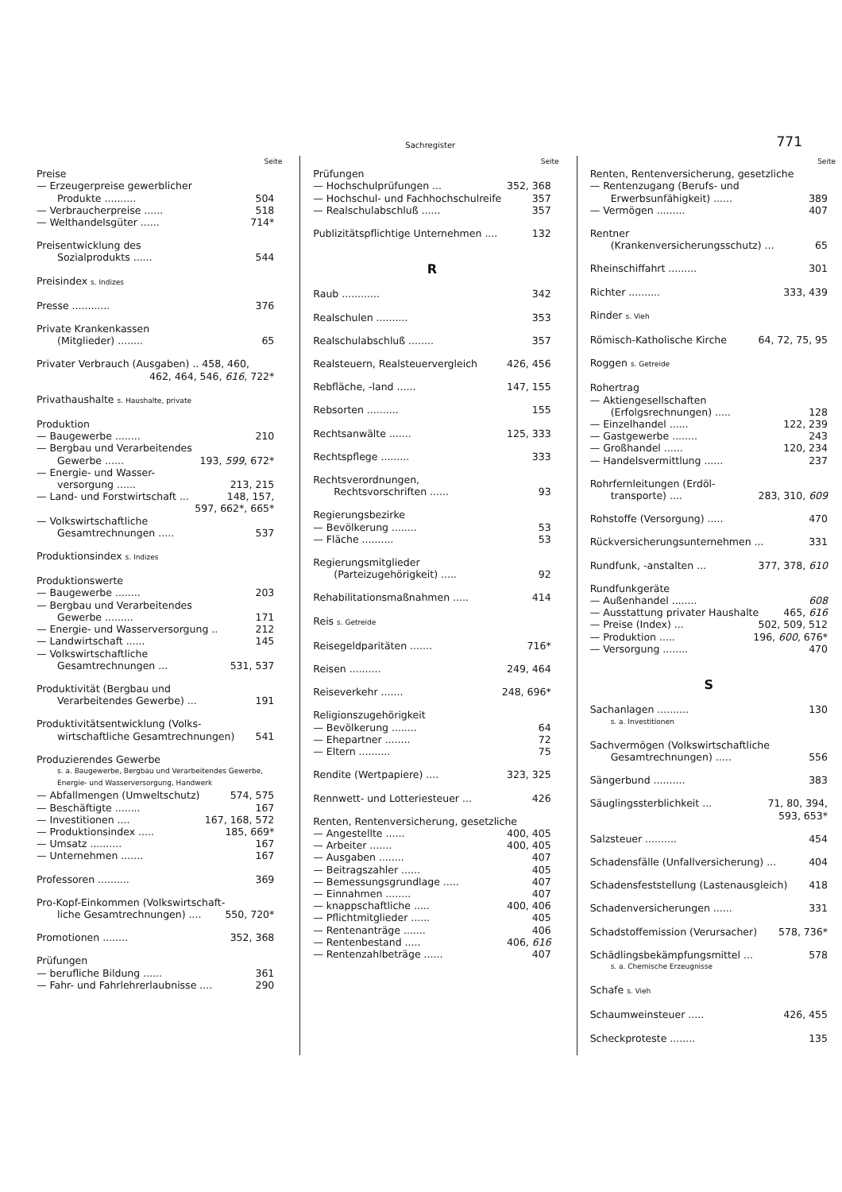Sachregister
771
Seite
Preise
— Erzeugerpreise gewerblicher
Produkte .......... 504
— Verbraucherpreise ...... 518
— Welthandelsgüter ...... 714*
Preisentwicklung des
Sozialprodukts ...... 544
Preisindex s. Indizes
Presse ............ 376
Private Krankenkassen
(Mitglieder) ........ 65
Privater Verbrauch (Ausgaben) .. 458, 460,
462, 464, 546, 616, 722*
Privathaushalte s. Haushalte, private
Produktion
— Baugewerbe ........ 210
— Bergbau und Verarbeitendes
Gewerbe ...... 193, 599, 672*
— Energie- und Wasser-
versorgung ...... 213, 215
— Land- und Forstwirtschaft ... 148, 157,
597, 662*, 665*
— Volkswirtschaftliche
Gesamtrechnungen ..... 537
Produktionsindex s. Indizes
Produktionswerte
— Baugewerbe ........ 203
— Bergbau und Verarbeitendes
Gewerbe ......... 171
— Energie- und Wasserversorgung .. 212
— Landwirtschaft ...... 145
— Volkswirtschaftliche
Gesamtrechnungen ... 531, 537
Produktivität (Bergbau und
Verarbeitendes Gewerbe) ... 191
Produktivitätsentwicklung (Volks-
wirtschaftliche Gesamtrechnungen) 541
Produzierendes Gewerbe
s. a. Baugewerbe, Bergbau und Verarbeitendes Gewerbe, Energie- und Wasserversorgung, Handwerk
— Abfallmengen (Umweltschutz) 574, 575
— Beschäftigte ........ 167
— Investitionen .... 167, 168, 572
— Produktionsindex ..... 185, 669*
— Umsatz .......... 167
— Unternehmen ....... 167
Professoren .......... 369
Pro-Kopf-Einkommen (Volkswirtschaft-
liche Gesamtrechnungen) .... 550, 720*
Promotionen ........ 352, 368
Prüfungen
— berufliche Bildung ...... 361
— Fahr- und Fahrlehrerlaubnisse .... 290
Seite
Prüfungen
— Hochschulprüfungen ... 352, 368
— Hochschul- und Fachhochschulreife 357
— Realschulabschluß ...... 357
Publizitätspflichtige Unternehmen .... 132
R
Raub ............ 342
Realschulen .......... 353
Realschulabschluß ........ 357
Realsteuern, Realsteuervergleich 426, 456
Rebfläche, -land ...... 147, 155
Rebsorten .......... 155
Rechtsanwälte ....... 125, 333
Rechtspflege ......... 333
Rechtsverordnungen,
Rechtsvorschriften ...... 93
Regierungsbezirke
— Bevölkerung ........ 53
— Fläche .......... 53
Regierungsmitglieder
(Parteizugehörigkeit) ..... 92
Rehabilitationsmaßnahmen ..... 414
Reis s. Getreide
Reisegeldparitäten ....... 716*
Reisen .......... 249, 464
Reiseverkehr ....... 248, 696*
Religionszugehörigkeit
— Bevölkerung ........ 64
— Ehepartner ........ 72
— Eltern .......... 75
Rendite (Wertpapiere) .... 323, 325
Rennwett- und Lotteriesteuer ... 426
Renten, Rentenversicherung, gesetzliche
— Angestellte ...... 400, 405
— Arbeiter ....... 400, 405
— Ausgaben ........ 407
— Beitragszahler ...... 405
— Bemessungsgrundlage ..... 407
— Einnahmen ........ 407
— knappschaftliche ..... 400, 406
— Pflichtmitglieder ...... 405
— Rentenanträge ....... 406
— Rentenbestand ..... 406, 616
— Rentenzahlbeträge ...... 407
Seite
Renten, Rentenversicherung, gesetzliche
— Rentenzugang (Berufs- und
Erwerbsunfähigkeit) ...... 389
— Vermögen ......... 407
Rentner
(Krankenversicherungsschutz) ... 65
Rheinschiffahrt ......... 301
Richter .......... 333, 439
Rinder s. Vieh
Römisch-Katholische Kirche 64, 72, 75, 95
Roggen s. Getreide
Rohertrag
— Aktiengesellschaften
(Erfolgsrechnungen) ..... 128
— Einzelhandel ...... 122, 239
— Gastgewerbe ........ 243
— Großhandel ...... 120, 234
— Handelsvermittlung ...... 237
Rohrfernleitungen (Erdöl-
transporte) .... 283, 310, 609
Rohstoffe (Versorgung) ..... 470
Rückversicherungsunternehmen ... 331
Rundfunk, -anstalten ... 377, 378, 610
Rundfunkgeräte
— Außenhandel ........ 608
— Ausstattung privater Haushalte 465, 616
— Preise (Index) ... 502, 509, 512
— Produktion ..... 196, 600, 676*
— Versorgung ........ 470
S
Sachanlagen .......... 130
s. a. Investitionen
Sachvermögen (Volkswirtschaftliche
Gesamtrechnungen) ..... 556
Sängerbund .......... 383
Säuglingssterblichkeit ... 71, 80, 394,
593, 653*
Salzsteuer .......... 454
Schadensfälle (Unfallversicherung) ... 404
Schadensfeststellung (Lastenausgleich) 418
Schadenversicherungen ...... 331
Schadstoffemission (Verursacher) 578, 736*
Schädlingsbekämpfungsmittel ... 578
s. a. Chemische Erzeugnisse
Schafe s. Vieh
Schaumweinsteuer ..... 426, 455
Scheckproteste ........ 135